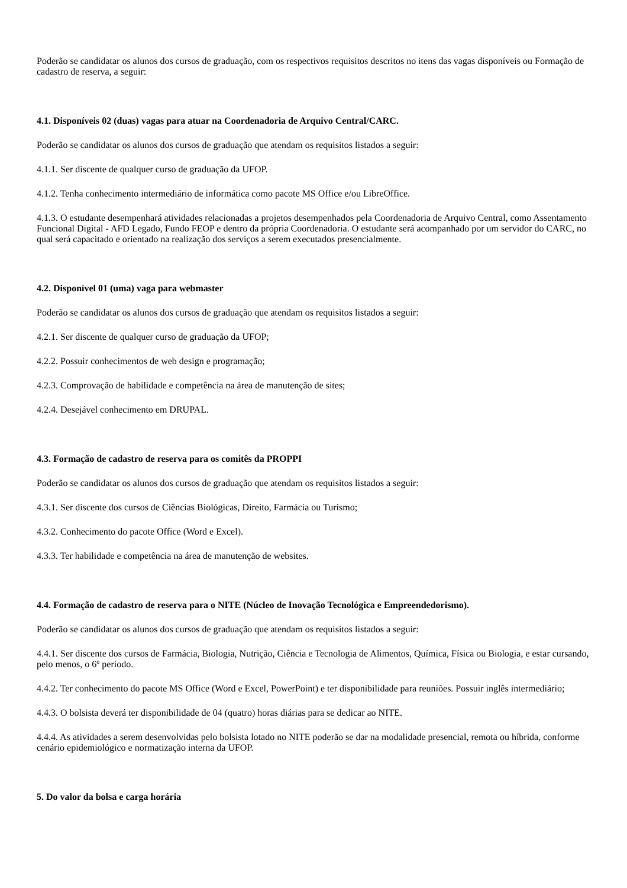Poderão se candidatar os alunos dos cursos de graduação, com os respectivos requisitos descritos no itens das vagas disponíveis ou Formação de cadastro de reserva, a seguir:
4.1. Disponíveis 02 (duas) vagas para atuar na Coordenadoria de Arquivo Central/CARC.
Poderão se candidatar os alunos dos cursos de graduação que atendam os requisitos listados a seguir:
4.1.1. Ser discente de qualquer curso de graduação da UFOP.
4.1.2. Tenha conhecimento intermediário de informática como pacote MS Office e/ou LibreOffice.
4.1.3. O estudante desempenhará atividades relacionadas a projetos desempenhados pela Coordenadoria de Arquivo Central, como Assentamento Funcional Digital - AFD Legado, Fundo FEOP e dentro da própria Coordenadoria. O estudante será acompanhado por um servidor do CARC, no qual será capacitado e orientado na realização dos serviços a serem executados presencialmente.
4.2. Disponível 01 (uma) vaga para webmaster
Poderão se candidatar os alunos dos cursos de graduação que atendam os requisitos listados a seguir:
4.2.1. Ser discente de qualquer curso de graduação da UFOP;
4.2.2. Possuir conhecimentos de web design e programação;
4.2.3. Comprovação de habilidade e competência na área de manutenção de sites;
4.2.4. Desejável conhecimento em DRUPAL.
4.3. Formação de cadastro de reserva para os comitês da PROPPI
Poderão se candidatar os alunos dos cursos de graduação que atendam os requisitos listados a seguir:
4.3.1. Ser discente dos cursos de Ciências Biológicas, Direito, Farmácia ou Turismo;
4.3.2. Conhecimento do pacote Office (Word e Excel).
4.3.3. Ter habilidade e competência na área de manutenção de websites.
4.4. Formação de cadastro de reserva para o NITE (Núcleo de Inovação Tecnológica e Empreendedorismo).
Poderão se candidatar os alunos dos cursos de graduação que atendam os requisitos listados a seguir:
4.4.1. Ser discente dos cursos de Farmácia, Biologia, Nutrição, Ciência e Tecnologia de Alimentos, Química, Física ou Biologia, e estar cursando, pelo menos, o 6º período.
4.4.2. Ter conhecimento do pacote MS Office (Word e Excel, PowerPoint) e ter disponibilidade para reuniões. Possuir inglês intermediário;
4.4.3. O bolsista deverá ter disponibilidade de 04 (quatro) horas diárias para se dedicar ao NITE.
4.4.4. As atividades a serem desenvolvidas pelo bolsista lotado no NITE poderão se dar na modalidade presencial, remota ou híbrida, conforme cenário epidemiológico e normatização interna da UFOP.
5. Do valor da bolsa e carga horária